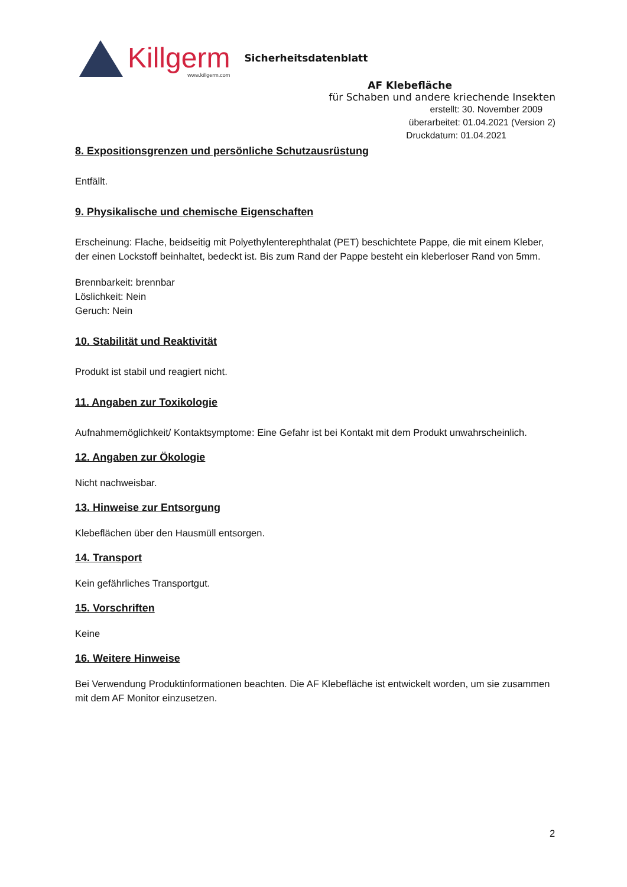Killgerm
www.killgerm.com
Sicherheitsdatenblatt
AF Klebefläche
für Schaben und andere kriechende Insekten
erstellt: 30. November 2009
überarbeitet: 01.04.2021 (Version 2)
Druckdatum: 01.04.2021
8. Expositionsgrenzen und persönliche Schutzausrüstung
Entfällt.
9. Physikalische und chemische Eigenschaften
Erscheinung: Flache, beidseitig mit Polyethylenterephthalat (PET) beschichtete Pappe, die mit einem Kleber, der einen Lockstoff beinhaltet, bedeckt ist. Bis zum Rand der Pappe besteht ein kleberloser Rand von 5mm.
Brennbarkeit: brennbar
Löslichkeit: Nein
Geruch: Nein
10. Stabilität und Reaktivität
Produkt ist stabil und reagiert nicht.
11. Angaben zur Toxikologie
Aufnahmemöglichkeit/ Kontaktsymptome: Eine Gefahr ist bei Kontakt mit dem Produkt unwahrscheinlich.
12. Angaben zur Ökologie
Nicht nachweisbar.
13. Hinweise zur Entsorgung
Klebeflächen über den Hausmüll entsorgen.
14. Transport
Kein gefährliches Transportgut.
15. Vorschriften
Keine
16. Weitere Hinweise
Bei Verwendung Produktinformationen beachten. Die AF Klebefläche ist entwickelt worden, um sie zusammen mit dem AF Monitor einzusetzen.
2